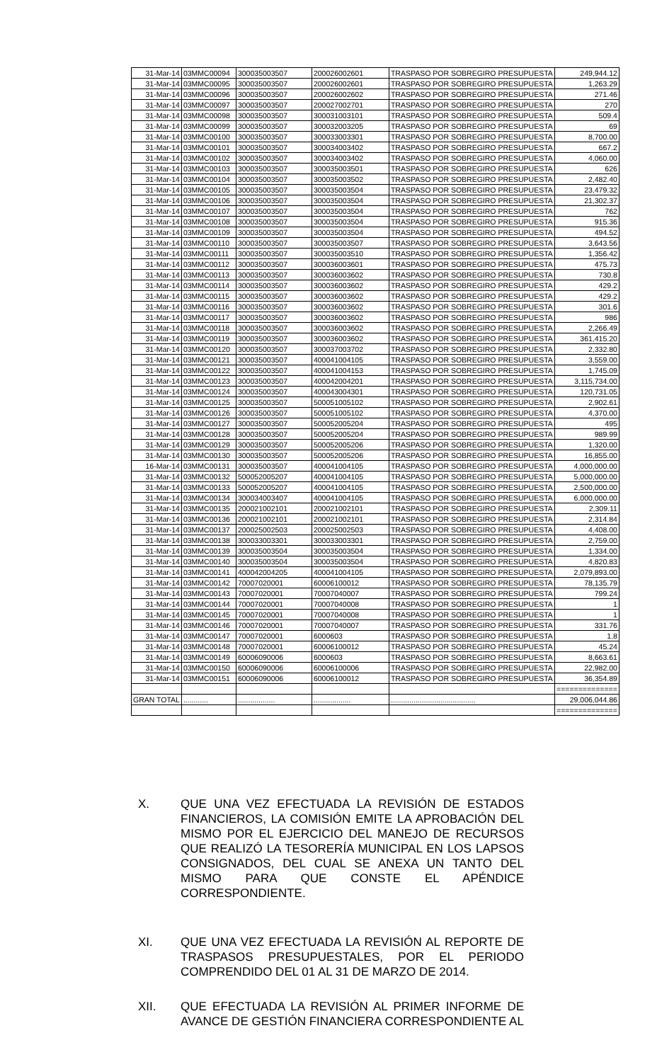| 31-Mar-14 | 03MMC00094 | 300035003507 | 200026002601 | TRASPASO POR SOBREGIRO PRESUPUESTA | 249,944.12 |
| 31-Mar-14 | 03MMC00095 | 300035003507 | 200026002601 | TRASPASO POR SOBREGIRO PRESUPUESTA | 1,263.29 |
| 31-Mar-14 | 03MMC00096 | 300035003507 | 200026002602 | TRASPASO POR SOBREGIRO PRESUPUESTA | 271.46 |
| 31-Mar-14 | 03MMC00097 | 300035003507 | 200027002701 | TRASPASO POR SOBREGIRO PRESUPUESTA | 270 |
| 31-Mar-14 | 03MMC00098 | 300035003507 | 300031003101 | TRASPASO POR SOBREGIRO PRESUPUESTA | 509.4 |
| 31-Mar-14 | 03MMC00099 | 300035003507 | 300032003205 | TRASPASO POR SOBREGIRO PRESUPUESTA | 69 |
| 31-Mar-14 | 03MMC00100 | 300035003507 | 300033003301 | TRASPASO POR SOBREGIRO PRESUPUESTA | 8,700.00 |
| 31-Mar-14 | 03MMC00101 | 300035003507 | 300034003402 | TRASPASO POR SOBREGIRO PRESUPUESTA | 667.2 |
| 31-Mar-14 | 03MMC00102 | 300035003507 | 300034003402 | TRASPASO POR SOBREGIRO PRESUPUESTA | 4,060.00 |
| 31-Mar-14 | 03MMC00103 | 300035003507 | 300035003501 | TRASPASO POR SOBREGIRO PRESUPUESTA | 626 |
| 31-Mar-14 | 03MMC00104 | 300035003507 | 300035003502 | TRASPASO POR SOBREGIRO PRESUPUESTA | 2,482.40 |
| 31-Mar-14 | 03MMC00105 | 300035003507 | 300035003504 | TRASPASO POR SOBREGIRO PRESUPUESTA | 23,479.32 |
| 31-Mar-14 | 03MMC00106 | 300035003507 | 300035003504 | TRASPASO POR SOBREGIRO PRESUPUESTA | 21,302.37 |
| 31-Mar-14 | 03MMC00107 | 300035003507 | 300035003504 | TRASPASO POR SOBREGIRO PRESUPUESTA | 762 |
| 31-Mar-14 | 03MMC00108 | 300035003507 | 300035003504 | TRASPASO POR SOBREGIRO PRESUPUESTA | 915.36 |
| 31-Mar-14 | 03MMC00109 | 300035003507 | 300035003504 | TRASPASO POR SOBREGIRO PRESUPUESTA | 494.52 |
| 31-Mar-14 | 03MMC00110 | 300035003507 | 300035003507 | TRASPASO POR SOBREGIRO PRESUPUESTA | 3,643.56 |
| 31-Mar-14 | 03MMC00111 | 300035003507 | 300035003510 | TRASPASO POR SOBREGIRO PRESUPUESTA | 1,356.42 |
| 31-Mar-14 | 03MMC00112 | 300035003507 | 300036003601 | TRASPASO POR SOBREGIRO PRESUPUESTA | 475.73 |
| 31-Mar-14 | 03MMC00113 | 300035003507 | 300036003602 | TRASPASO POR SOBREGIRO PRESUPUESTA | 730.8 |
| 31-Mar-14 | 03MMC00114 | 300035003507 | 300036003602 | TRASPASO POR SOBREGIRO PRESUPUESTA | 429.2 |
| 31-Mar-14 | 03MMC00115 | 300035003507 | 300036003602 | TRASPASO POR SOBREGIRO PRESUPUESTA | 429.2 |
| 31-Mar-14 | 03MMC00116 | 300035003507 | 300036003602 | TRASPASO POR SOBREGIRO PRESUPUESTA | 301.6 |
| 31-Mar-14 | 03MMC00117 | 300035003507 | 300036003602 | TRASPASO POR SOBREGIRO PRESUPUESTA | 986 |
| 31-Mar-14 | 03MMC00118 | 300035003507 | 300036003602 | TRASPASO POR SOBREGIRO PRESUPUESTA | 2,266.49 |
| 31-Mar-14 | 03MMC00119 | 300035003507 | 300036003602 | TRASPASO POR SOBREGIRO PRESUPUESTA | 361,415.20 |
| 31-Mar-14 | 03MMC00120 | 300035003507 | 300037003702 | TRASPASO POR SOBREGIRO PRESUPUESTA | 2,332.80 |
| 31-Mar-14 | 03MMC00121 | 300035003507 | 400041004105 | TRASPASO POR SOBREGIRO PRESUPUESTA | 3,559.00 |
| 31-Mar-14 | 03MMC00122 | 300035003507 | 400041004153 | TRASPASO POR SOBREGIRO PRESUPUESTA | 1,745.09 |
| 31-Mar-14 | 03MMC00123 | 300035003507 | 400042004201 | TRASPASO POR SOBREGIRO PRESUPUESTA | 3,115,734.00 |
| 31-Mar-14 | 03MMC00124 | 300035003507 | 400043004301 | TRASPASO POR SOBREGIRO PRESUPUESTA | 120,731.05 |
| 31-Mar-14 | 03MMC00125 | 300035003507 | 500051005102 | TRASPASO POR SOBREGIRO PRESUPUESTA | 2,902.61 |
| 31-Mar-14 | 03MMC00126 | 300035003507 | 500051005102 | TRASPASO POR SOBREGIRO PRESUPUESTA | 4,370.00 |
| 31-Mar-14 | 03MMC00127 | 300035003507 | 500052005204 | TRASPASO POR SOBREGIRO PRESUPUESTA | 495 |
| 31-Mar-14 | 03MMC00128 | 300035003507 | 500052005204 | TRASPASO POR SOBREGIRO PRESUPUESTA | 989.99 |
| 31-Mar-14 | 03MMC00129 | 300035003507 | 500052005206 | TRASPASO POR SOBREGIRO PRESUPUESTA | 1,320.00 |
| 31-Mar-14 | 03MMC00130 | 300035003507 | 500052005206 | TRASPASO POR SOBREGIRO PRESUPUESTA | 16,855.00 |
| 16-Mar-14 | 03MMC00131 | 300035003507 | 400041004105 | TRASPASO POR SOBREGIRO PRESUPUESTA | 4,000,000.00 |
| 31-Mar-14 | 03MMC00132 | 500052005207 | 400041004105 | TRASPASO POR SOBREGIRO PRESUPUESTA | 5,000,000.00 |
| 31-Mar-14 | 03MMC00133 | 500052005207 | 400041004105 | TRASPASO POR SOBREGIRO PRESUPUESTA | 2,500,000.00 |
| 31-Mar-14 | 03MMC00134 | 300034003407 | 400041004105 | TRASPASO POR SOBREGIRO PRESUPUESTA | 6,000,000.00 |
| 31-Mar-14 | 03MMC00135 | 200021002101 | 200021002101 | TRASPASO POR SOBREGIRO PRESUPUESTA | 2,309.11 |
| 31-Mar-14 | 03MMC00136 | 200021002101 | 200021002101 | TRASPASO POR SOBREGIRO PRESUPUESTA | 2,314.84 |
| 31-Mar-14 | 03MMC00137 | 200025002503 | 200025002503 | TRASPASO POR SOBREGIRO PRESUPUESTA | 4,408.00 |
| 31-Mar-14 | 03MMC00138 | 300033003301 | 300033003301 | TRASPASO POR SOBREGIRO PRESUPUESTA | 2,759.00 |
| 31-Mar-14 | 03MMC00139 | 300035003504 | 300035003504 | TRASPASO POR SOBREGIRO PRESUPUESTA | 1,334.00 |
| 31-Mar-14 | 03MMC00140 | 300035003504 | 300035003504 | TRASPASO POR SOBREGIRO PRESUPUESTA | 4,820.83 |
| 31-Mar-14 | 03MMC00141 | 400042004205 | 400041004105 | TRASPASO POR SOBREGIRO PRESUPUESTA | 2,079,893.00 |
| 31-Mar-14 | 03MMC00142 | 70007020001 | 60006100012 | TRASPASO POR SOBREGIRO PRESUPUESTA | 78,135.79 |
| 31-Mar-14 | 03MMC00143 | 70007020001 | 70007040007 | TRASPASO POR SOBREGIRO PRESUPUESTA | 799.24 |
| 31-Mar-14 | 03MMC00144 | 70007020001 | 70007040008 | TRASPASO POR SOBREGIRO PRESUPUESTA | 1 |
| 31-Mar-14 | 03MMC00145 | 70007020001 | 70007040008 | TRASPASO POR SOBREGIRO PRESUPUESTA | 1 |
| 31-Mar-14 | 03MMC00146 | 70007020001 | 70007040007 | TRASPASO POR SOBREGIRO PRESUPUESTA | 331.76 |
| 31-Mar-14 | 03MMC00147 | 70007020001 | 6000603 | TRASPASO POR SOBREGIRO PRESUPUESTA | 1.8 |
| 31-Mar-14 | 03MMC00148 | 70007020001 | 60006100012 | TRASPASO POR SOBREGIRO PRESUPUESTA | 45.24 |
| 31-Mar-14 | 03MMC00149 | 60006090006 | 6000603 | TRASPASO POR SOBREGIRO PRESUPUESTA | 8,663.61 |
| 31-Mar-14 | 03MMC00150 | 60006090006 | 60006100006 | TRASPASO POR SOBREGIRO PRESUPUESTA | 22,982.00 |
| 31-Mar-14 | 03MMC00151 | 60006090006 | 60006100012 | TRASPASO POR SOBREGIRO PRESUPUESTA | 36,354.89 |
| | | | | | ============== |
| GRAN TOTAL | ............ | .................. | .................. | ......................................... | 29,006,044.86 |
| | | | | | ============== |
X. QUE UNA VEZ EFECTUADA LA REVISIÓN DE ESTADOS FINANCIEROS, LA COMISIÓN EMITE LA APROBACIÓN DEL MISMO POR EL EJERCICIO DEL MANEJO DE RECURSOS QUE REALIZÓ LA TESORERÍA MUNICIPAL EN LOS LAPSOS CONSIGNADOS, DEL CUAL SE ANEXA UN TANTO DEL MISMO PARA QUE CONSTE EL APÉNDICE CORRESPONDIENTE.
XI. QUE UNA VEZ EFECTUADA LA REVISIÓN AL REPORTE DE TRASPASOS PRESUPUESTALES, POR EL PERIODO COMPRENDIDO DEL 01 AL 31 DE MARZO DE 2014.
XII. QUE EFECTUADA LA REVISIÓN AL PRIMER INFORME DE AVANCE DE GESTIÓN FINANCIERA CORRESPONDIENTE AL